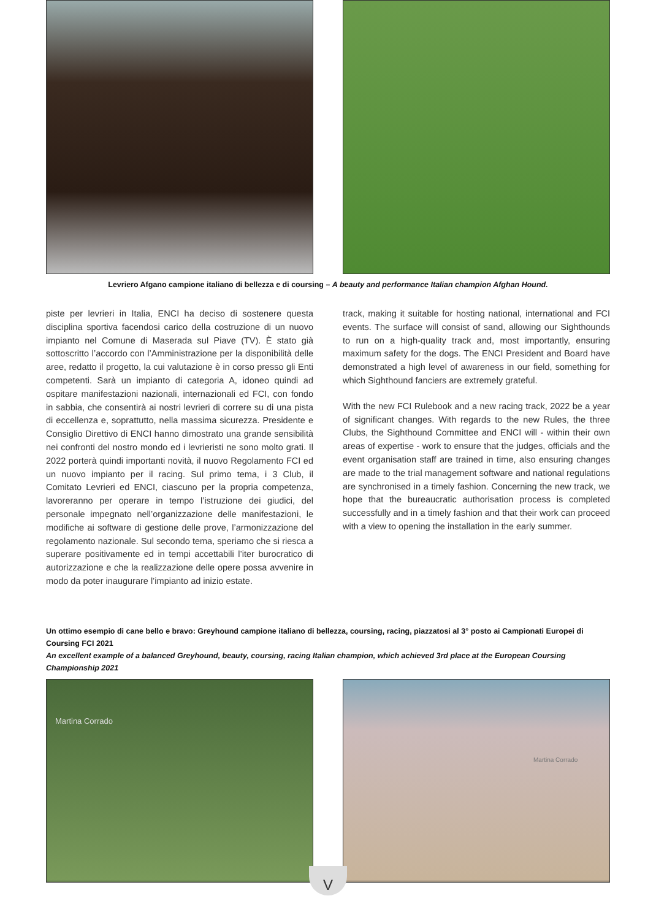Levriero Afgano campione italiano di bellezza e di coursing – A beauty and performance Italian champion Afghan Hound.
piste per levrieri in Italia, ENCI ha deciso di sostenere questa disciplina sportiva facendosi carico della costruzione di un nuovo impianto nel Comune di Maserada sul Piave (TV). È stato già sottoscritto l’accordo con l’Amministrazione per la disponibilità delle aree, redatto il progetto, la cui valutazione è in corso presso gli Enti competenti. Sarà un impianto di categoria A, idoneo quindi ad ospitare manifestazioni nazionali, internazionali ed FCI, con fondo in sabbia, che consentirà ai nostri levrieri di correre su di una pista di eccellenza e, soprattutto, nella massima sicurezza. Presidente e Consiglio Direttivo di ENCI hanno dimostrato una grande sensibilità nei confronti del nostro mondo ed i levrieristi ne sono molto grati. Il 2022 porterà quindi importanti novità, il nuovo Regolamento FCI ed un nuovo impianto per il racing. Sul primo tema, i 3 Club, il Comitato Levrieri ed ENCI, ciascuno per la propria competenza, lavoreranno per operare in tempo l’istruzione dei giudici, del personale impegnato nell’organizzazione delle manifestazioni, le modifiche ai software di gestione delle prove, l’armonizzazione del regolamento nazionale. Sul secondo tema, speriamo che si riesca a superare positivamente ed in tempi accettabili l’iter burocratico di autorizzazione e che la realizzazione delle opere possa avvenire in modo da poter inaugurare l’impianto ad inizio estate.
track, making it suitable for hosting national, international and FCI events. The surface will consist of sand, allowing our Sighthounds to run on a high-quality track and, most importantly, ensuring maximum safety for the dogs. The ENCI President and Board have demonstrated a high level of awareness in our field, something for which Sighthound fanciers are extremely grateful.
With the new FCI Rulebook and a new racing track, 2022 be a year of significant changes. With regards to the new Rules, the three Clubs, the Sighthound Committee and ENCI will - within their own areas of expertise - work to ensure that the judges, officials and the event organisation staff are trained in time, also ensuring changes are made to the trial management software and national regulations are synchronised in a timely fashion. Concerning the new track, we hope that the bureaucratic authorisation process is completed successfully and in a timely fashion and that their work can proceed with a view to opening the installation in the early summer.
Un ottimo esempio di cane bello e bravo: Greyhound campione italiano di bellezza, coursing, racing, piazzatosi al 3° posto ai Campionati Europei di Coursing FCI 2021
An excellent example of a balanced Greyhound, beauty, coursing, racing Italian champion, which achieved 3rd place at the European Coursing Championship 2021
Martina Corrado
Martina Corrado
V